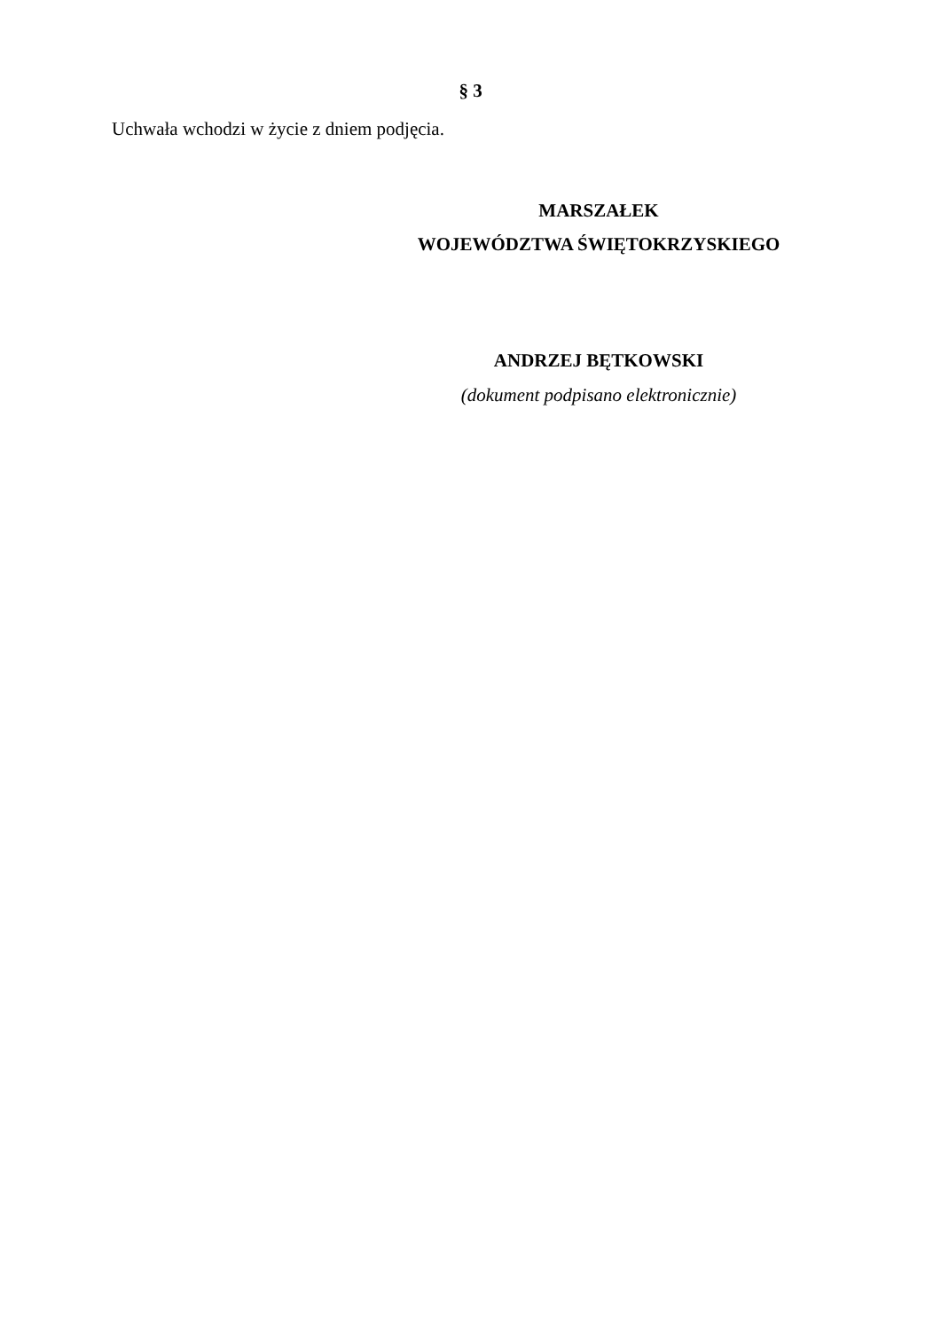§ 3
Uchwała wchodzi w życie z dniem podjęcia.
MARSZAŁEK
WOJEWÓDZTWA ŚWIĘTOKRZYSKIEGO
ANDRZEJ BĘTKOWSKI
(dokument podpisano elektronicznie)